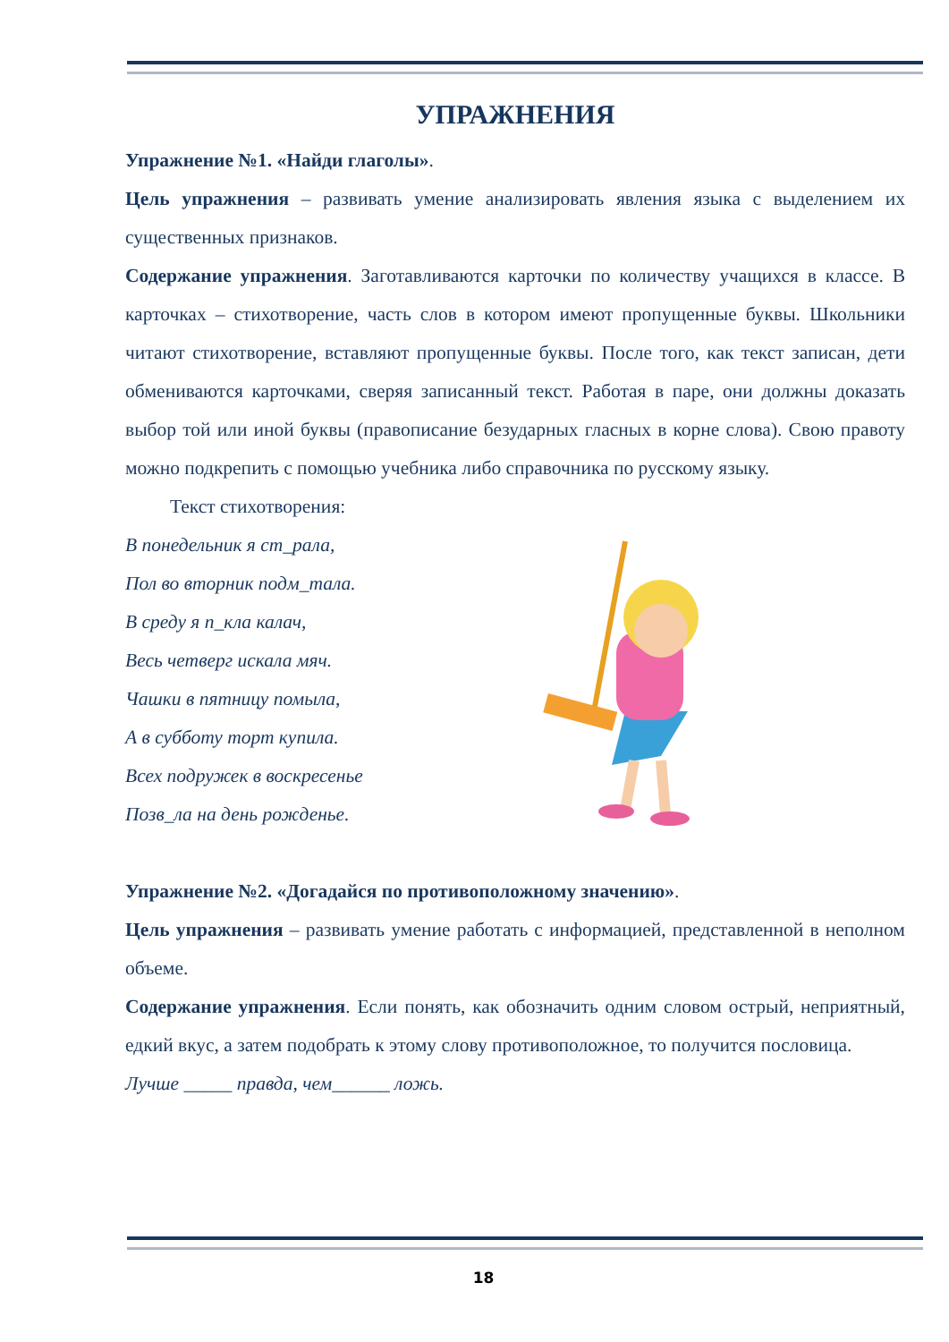УПРАЖНЕНИЯ
Упражнение №1. «Найди глаголы».
Цель упражнения – развивать умение анализировать явления языка с выделением их существенных признаков.
Содержание упражнения. Заготавливаются карточки по количеству учащихся в классе. В карточках – стихотворение, часть слов в котором имеют пропущенные буквы. Школьники читают стихотворение, вставляют пропущенные буквы. После того, как текст записан, дети обмениваются карточками, сверяя записанный текст. Работая в паре, они должны доказать выбор той или иной буквы (правописание безударных гласных в корне слова). Свою правоту можно подкрепить с помощью учебника либо справочника по русскому языку.
Текст стихотворения:
В понедельник я ст_рала,
Пол во вторник подм_тала.
В среду я п_кла калач,
Весь четверг искала мяч.
Чашки в пятницу помыла,
А в субботу торт купила.
Всех подружек в воскресенье
Позв_ла на день рожденье.
Упражнение №2. «Догадайся по противоположному значению».
Цель упражнения – развивать умение работать с информацией, представленной в неполном объеме.
Содержание упражнения. Если понять, как обозначить одним словом острый, неприятный, едкий вкус, а затем подобрать к этому слову противоположное, то получится пословица.
Лучше _____ правда, чем______ ложь.
18